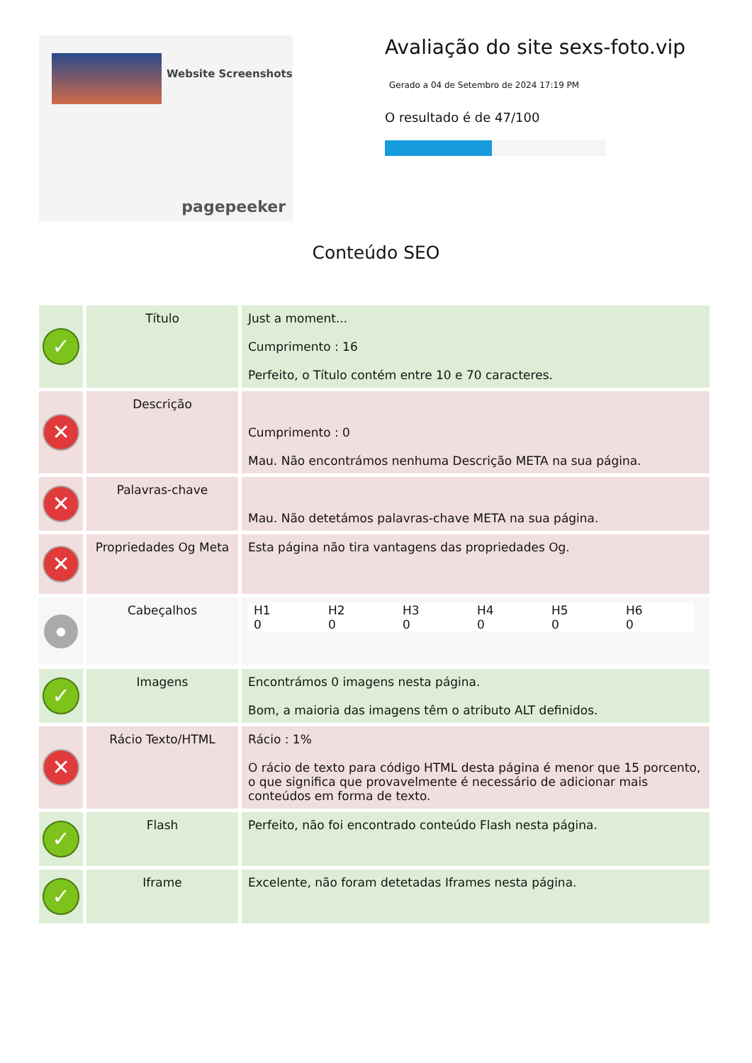Website Screenshots
pagepeeker
Avaliação do site sexs-foto.vip
Gerado a 04 de Setembro de 2024 17:19 PM
O resultado é de 47/100
Conteúdo SEO
| ✓ | Título | Just a moment... Cumprimento : 16 Perfeito, o Título contém entre 10 e 70 caracteres. |
| ✕ | Descrição | Cumprimento : 0 Mau. Não encontrámos nenhuma Descrição META na sua página. |
| ✕ | Palavras-chave | Mau. Não detetámos palavras-chave META na sua página. |
| ✕ | Propriedades Og Meta | Esta página não tira vantagens das propriedades Og. |
| ● | Cabeçalhos | / H1 0 / H2 0 / H3 0 / H4 0 / H5 0 / H6 0 / |
| ✓ | Imagens | Encontrámos 0 imagens nesta página. Bom, a maioria das imagens têm o atributo ALT definidos. |
| ✕ | Rácio Texto/HTML | Rácio : 1% O rácio de texto para código HTML desta página é menor que 15 porcento, o que significa que provavelmente é necessário de adicionar mais conteúdos em forma de texto. |
| ✓ | Flash | Perfeito, não foi encontrado conteúdo Flash nesta página. |
| ✓ | Iframe | Excelente, não foram detetadas Iframes nesta página. |